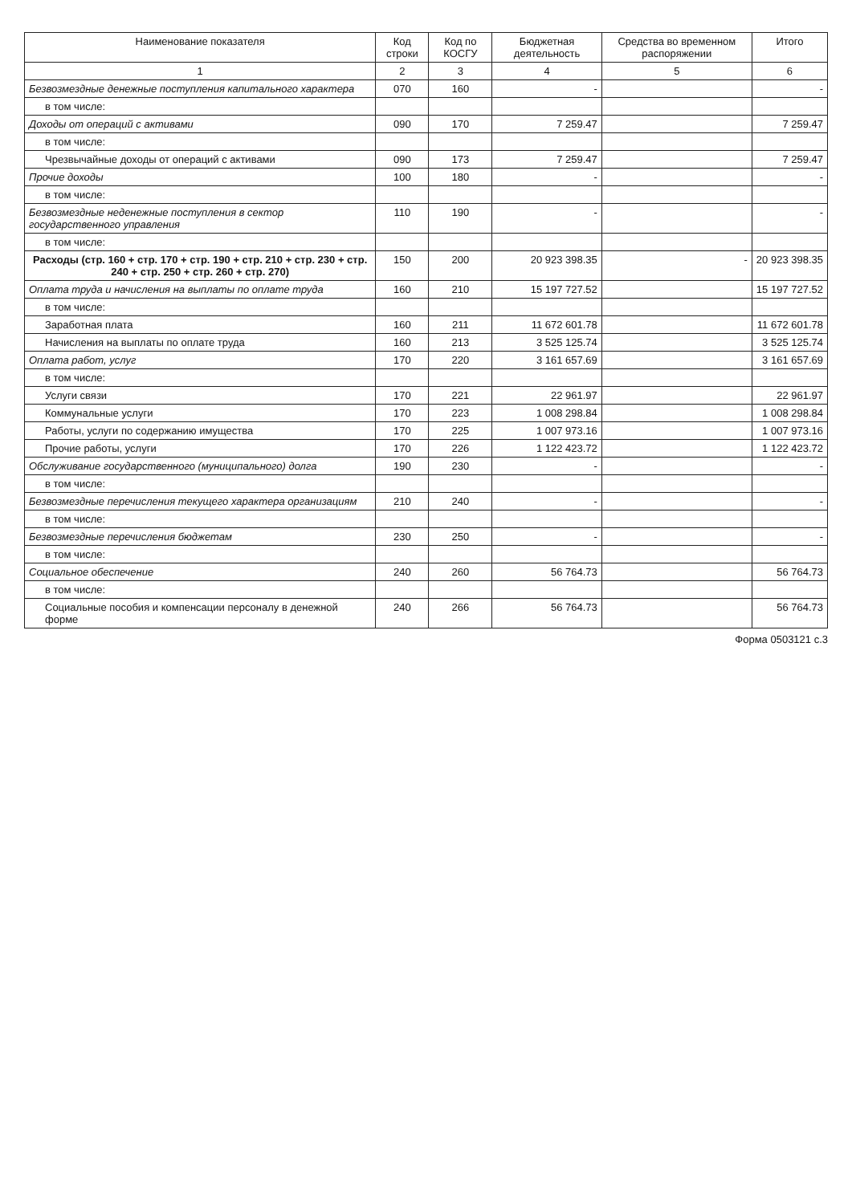| Наименование показателя | Код строки | Код по КОСГУ | Бюджетная деятельность | Средства во временном распоряжении | Итого |
| --- | --- | --- | --- | --- | --- |
| 1 | 2 | 3 | 4 | 5 | 6 |
| Безвозмездные денежные поступления капитального характера | 070 | 160 | - | | - |
| в том числе: | | | | | |
| Доходы от операций с активами | 090 | 170 | 7 259.47 | | 7 259.47 |
| в том числе: | | | | | |
| Чрезвычайные доходы от операций с активами | 090 | 173 | 7 259.47 | | 7 259.47 |
| Прочие доходы | 100 | 180 | - | | - |
| в том числе: | | | | | |
| Безвозмездные неденежные поступления в сектор государственного управления | 110 | 190 | - | | - |
| в том числе: | | | | | |
| Расходы (стр. 160 + стр. 170 + стр. 190 + стр. 210 + стр. 230 + стр. 240 + стр. 250 + стр. 260 + стр. 270) | 150 | 200 | 20 923 398.35 | - | 20 923 398.35 |
| Оплата труда и начисления на выплаты по оплате труда | 160 | 210 | 15 197 727.52 | | 15 197 727.52 |
| в том числе: | | | | | |
| Заработная плата | 160 | 211 | 11 672 601.78 | | 11 672 601.78 |
| Начисления на выплаты по оплате труда | 160 | 213 | 3 525 125.74 | | 3 525 125.74 |
| Оплата работ, услуг | 170 | 220 | 3 161 657.69 | | 3 161 657.69 |
| в том числе: | | | | | |
| Услуги связи | 170 | 221 | 22 961.97 | | 22 961.97 |
| Коммунальные услуги | 170 | 223 | 1 008 298.84 | | 1 008 298.84 |
| Работы, услуги по содержанию имущества | 170 | 225 | 1 007 973.16 | | 1 007 973.16 |
| Прочие работы, услуги | 170 | 226 | 1 122 423.72 | | 1 122 423.72 |
| Обслуживание государственного (муниципального) долга | 190 | 230 | - | | - |
| в том числе: | | | | | |
| Безвозмездные перечисления текущего характера организациям | 210 | 240 | - | | - |
| в том числе: | | | | | |
| Безвозмездные перечисления бюджетам | 230 | 250 | - | | - |
| в том числе: | | | | | |
| Социальное обеспечение | 240 | 260 | 56 764.73 | | 56 764.73 |
| в том числе: | | | | | |
| Социальные пособия и компенсации персоналу в денежной форме | 240 | 266 | 56 764.73 | | 56 764.73 |
Форма 0503121 с.3